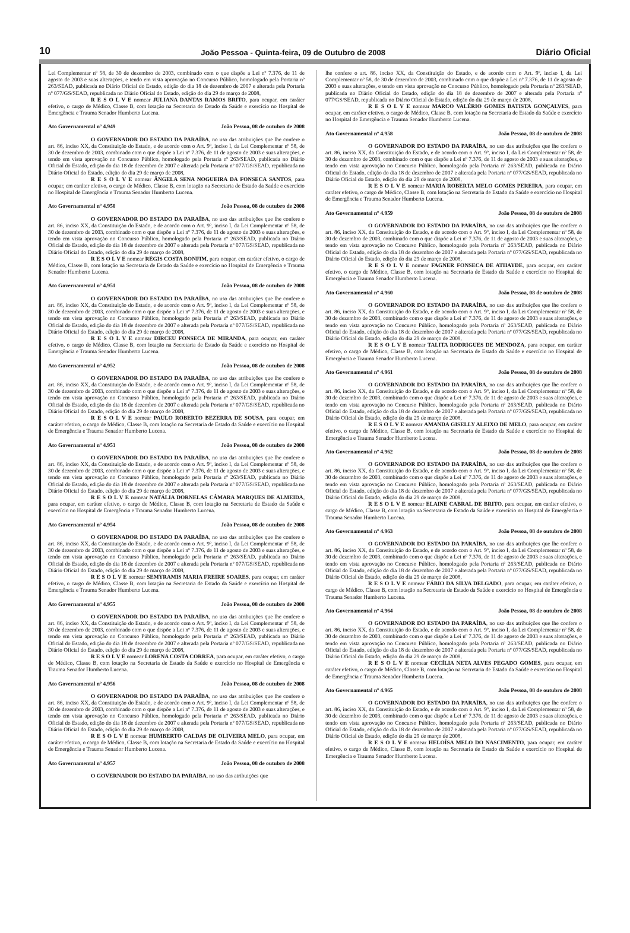10 João Pessoa - Quinta-feira, 09 de Outubro de 2008 Diário Oficial
Lei Complementar nº 58, de 30 de dezembro de 2003, combinado com o que dispõe a Lei nº 7.376, de 11 de agosto de 2003 e suas alterações, e tendo em vista aprovação no Concurso Público, homologado pela Portaria nº 263/SEAD, publicada no Diário Oficial do Estado, edição do dia 18 de dezembro de 2007 e alterada pela Portaria nº 077/GS/SEAD, republicada no Diário Oficial do Estado, edição do dia 29 de março de 2008,
R E S O L V E nomear JULIANA DANTAS RAMOS BRITO, para ocupar, em caráter efetivo, o cargo de Médico, Classe B, com lotação na Secretaria de Estado da Saúde e exercício no Hospital de Emergência e Trauma Senador Humberto Lucena.
Ato Governamental nº 4.949 João Pessoa, 08 de outubro de 2008
O GOVERNADOR DO ESTADO DA PARAÍBA, no uso das atribuições que lhe confere o art. 86, inciso XX, da Constituição do Estado, e de acordo com o Art. 9º, inciso I, da Lei Complementar nº 58, de 30 de dezembro de 2003, combinado com o que dispõe a Lei nº 7.376, de 11 de agosto de 2003 e suas alterações, e tendo em vista aprovação no Concurso Público, homologado pela Portaria nº 263/SEAD, publicada no Diário Oficial do Estado, edição do dia 18 de dezembro de 2007 e alterada pela Portaria nº 077/GS/SEAD, republicada no Diário Oficial do Estado, edição do dia 29 de março de 2008,
R E S O L V E nomear ÂNGELA SENA NOGUEIRA DA FONSECA SANTOS, para ocupar, em caráter efetivo, o cargo de Médico, Classe B, com lotação na Secretaria de Estado da Saúde e exercício no Hospital de Emergência e Trauma Senador Humberto Lucena.
Ato Governamental nº 4.950 João Pessoa, 08 de outubro de 2008
O GOVERNADOR DO ESTADO DA PARAÍBA, no uso das atribuições que lhe confere o art. 86, inciso XX, da Constituição do Estado, e de acordo com o Art. 9º, inciso I, da Lei Complementar nº 58, de 30 de dezembro de 2003, combinado com o que dispõe a Lei nº 7.376, de 11 de agosto de 2003 e suas alterações, e tendo em vista aprovação no Concurso Público, homologado pela Portaria nº 263/SEAD, publicada no Diário Oficial do Estado, edição do dia 18 de dezembro de 2007 e alterada pela Portaria nº 077/GS/SEAD, republicada no Diário Oficial do Estado, edição do dia 29 de março de 2008,
R E S O L V E nomear RÉGIS COSTA BONFIM, para ocupar, em caráter efetivo, o cargo de Médico, Classe B, com lotação na Secretaria de Estado da Saúde e exercício no Hospital de Emergência e Trauma Senador Humberto Lucena.
Ato Governamental nº 4.951 João Pessoa, 08 de outubro de 2008
O GOVERNADOR DO ESTADO DA PARAÍBA, no uso das atribuições que lhe confere o art. 86, inciso XX, da Constituição do Estado, e de acordo com o Art. 9º, inciso I, da Lei Complementar nº 58, de 30 de dezembro de 2003, combinado com o que dispõe a Lei nº 7.376, de 11 de agosto de 2003 e suas alterações, e tendo em vista aprovação no Concurso Público, homologado pela Portaria nº 263/SEAD, publicada no Diário Oficial do Estado, edição do dia 18 de dezembro de 2007 e alterada pela Portaria nº 077/GS/SEAD, republicada no Diário Oficial do Estado, edição do dia 29 de março de 2008,
R E S O L V E nomear DIRCEU FONSECA DE MIRANDA, para ocupar, em caráter efetivo, o cargo de Médico, Classe B, com lotação na Secretaria de Estado da Saúde e exercício no Hospital de Emergência e Trauma Senador Humberto Lucena.
Ato Governamental nº 4.952 João Pessoa, 08 de outubro de 2008
O GOVERNADOR DO ESTADO DA PARAÍBA, no uso das atribuições que lhe confere o art. 86, inciso XX, da Constituição do Estado, e de acordo com o Art. 9º, inciso I, da Lei Complementar nº 58, de 30 de dezembro de 2003, combinado com o que dispõe a Lei nº 7.376, de 11 de agosto de 2003 e suas alterações, e tendo em vista aprovação no Concurso Público, homologado pela Portaria nº 263/SEAD, publicada no Diário Oficial do Estado, edição do dia 18 de dezembro de 2007 e alterada pela Portaria nº 077/GS/SEAD, republicada no Diário Oficial do Estado, edição do dia 29 de março de 2008,
R E S O L V E nomear PAULO ROBERTO BEZERRA DE SOUSA, para ocupar, em caráter efetivo, o cargo de Médico, Classe B, com lotação na Secretaria de Estado da Saúde e exercício no Hospital de Emergência e Trauma Senador Humberto Lucena.
Ato Governamental nº 4.953 João Pessoa, 08 de outubro de 2008
O GOVERNADOR DO ESTADO DA PARAÍBA, no uso das atribuições que lhe confere o art. 86, inciso XX, da Constituição do Estado, e de acordo com o Art. 9º, inciso I, da Lei Complementar nº 58, de 30 de dezembro de 2003, combinado com o que dispõe a Lei nº 7.376, de 11 de agosto de 2003 e suas alterações, e tendo em vista aprovação no Concurso Público, homologado pela Portaria nº 263/SEAD, publicada no Diário Oficial do Estado, edição do dia 18 de dezembro de 2007 e alterada pela Portaria nº 077/GS/SEAD, republicada no Diário Oficial do Estado, edição do dia 29 de março de 2008,
R E S O L V E nomear NATÁLIA DORNELAS CÂMARA MARQUES DE ALMEIDA, para ocupar, em caráter efetivo, o cargo de Médico, Classe B, com lotação na Secretaria de Estado da Saúde e exercício no Hospital de Emergência e Trauma Senador Humberto Lucena.
Ato Governamental nº 4.954 João Pessoa, 08 de outubro de 2008
O GOVERNADOR DO ESTADO DA PARAÍBA, no uso das atribuições que lhe confere o art. 86, inciso XX, da Constituição do Estado, e de acordo com o Art. 9º, inciso I, da Lei Complementar nº 58, de 30 de dezembro de 2003, combinado com o que dispõe a Lei nº 7.376, de 11 de agosto de 2003 e suas alterações, e tendo em vista aprovação no Concurso Público, homologado pela Portaria nº 263/SEAD, publicada no Diário Oficial do Estado, edição do dia 18 de dezembro de 2007 e alterada pela Portaria nº 077/GS/SEAD, republicada no Diário Oficial do Estado, edição do dia 29 de março de 2008,
R E S O L V E nomear SEMYRAMIS MARIA FREIRE SOARES, para ocupar, em caráter efetivo, o cargo de Médico, Classe B, com lotação na Secretaria de Estado da Saúde e exercício no Hospital de Emergência e Trauma Senador Humberto Lucena.
Ato Governamental nº 4.955 João Pessoa, 08 de outubro de 2008
O GOVERNADOR DO ESTADO DA PARAÍBA, no uso das atribuições que lhe confere o art. 86, inciso XX, da Constituição do Estado, e de acordo com o Art. 9º, inciso I, da Lei Complementar nº 58, de 30 de dezembro de 2003, combinado com o que dispõe a Lei nº 7.376, de 11 de agosto de 2003 e suas alterações, e tendo em vista aprovação no Concurso Público, homologado pela Portaria nº 263/SEAD, publicada no Diário Oficial do Estado, edição do dia 18 de dezembro de 2007 e alterada pela Portaria nº 077/GS/SEAD, republicada no Diário Oficial do Estado, edição do dia 29 de março de 2008,
R E S O L V E nomear LORENA COSTA CORREA, para ocupar, em caráter efetivo, o cargo de Médico, Classe B, com lotação na Secretaria de Estado da Saúde e exercício no Hospital de Emergência e Trauma Senador Humberto Lucena.
Ato Governamental nº 4.956 João Pessoa, 08 de outubro de 2008
O GOVERNADOR DO ESTADO DA PARAÍBA, no uso das atribuições que lhe confere o art. 86, inciso XX, da Constituição do Estado, e de acordo com o Art. 9º, inciso I, da Lei Complementar nº 58, de 30 de dezembro de 2003, combinado com o que dispõe a Lei nº 7.376, de 11 de agosto de 2003 e suas alterações, e tendo em vista aprovação no Concurso Público, homologado pela Portaria nº 263/SEAD, publicada no Diário Oficial do Estado, edição do dia 18 de dezembro de 2007 e alterada pela Portaria nº 077/GS/SEAD, republicada no Diário Oficial do Estado, edição do dia 29 de março de 2008,
R E S O L V E nomear HUMBERTO CALDAS DE OLIVEIRA MELO, para ocupar, em caráter efetivo, o cargo de Médico, Classe B, com lotação na Secretaria de Estado da Saúde e exercício no Hospital de Emergência e Trauma Senador Humberto Lucena.
Ato Governamental nº 4.957 João Pessoa, 08 de outubro de 2008
O GOVERNADOR DO ESTADO DA PARAÍBA, no uso das atribuições que
lhe confere o art. 86, inciso XX, da Constituição do Estado, e de acordo com o Art. 9º, inciso I, da Lei Complementar nº 58, de 30 de dezembro de 2003, combinado com o que dispõe a Lei nº 7.376, de 11 de agosto de 2003 e suas alterações, e tendo em vista aprovação no Concurso Público, homologado pela Portaria nº 263/SEAD, publicada no Diário Oficial do Estado, edição do dia 18 de dezembro de 2007 e alterada pela Portaria nº 077/GS/SEAD, republicada no Diário Oficial do Estado, edição do dia 29 de março de 2008,
R E S O L V E nomear MARCO VALÉRIO GOMES BATISTA GONÇALVES, para ocupar, em caráter efetivo, o cargo de Médico, Classe B, com lotação na Secretaria de Estado da Saúde e exercício no Hospital de Emergência e Trauma Senador Humberto Lucena.
Ato Governamental nº 4.958 João Pessoa, 08 de outubro de 2008
O GOVERNADOR DO ESTADO DA PARAÍBA, no uso das atribuições que lhe confere o art. 86, inciso XX, da Constituição do Estado, e de acordo com o Art. 9º, inciso I, da Lei Complementar nº 58, de 30 de dezembro de 2003, combinado com o que dispõe a Lei nº 7.376, de 11 de agosto de 2003 e suas alterações, e tendo em vista aprovação no Concurso Público, homologado pela Portaria nº 263/SEAD, publicada no Diário Oficial do Estado, edição do dia 18 de dezembro de 2007 e alterada pela Portaria nº 077/GS/SEAD, republicada no Diário Oficial do Estado, edição do dia 29 de março de 2008,
R E S O L V E nomear MARIA ROBERTA MELO GOMES PEREIRA, para ocupar, em caráter efetivo, o cargo de Médico, Classe B, com lotação na Secretaria de Estado da Saúde e exercício no Hospital de Emergência e Trauma Senador Humberto Lucena.
Ato Governamental nº 4.959 João Pessoa, 08 de outubro de 2008
O GOVERNADOR DO ESTADO DA PARAÍBA, no uso das atribuições que lhe confere o art. 86, inciso XX, da Constituição do Estado, e de acordo com o Art. 9º, inciso I, da Lei Complementar nº 58, de 30 de dezembro de 2003, combinado com o que dispõe a Lei nº 7.376, de 11 de agosto de 2003 e suas alterações, e tendo em vista aprovação no Concurso Público, homologado pela Portaria nº 263/SEAD, publicada no Diário Oficial do Estado, edição do dia 18 de dezembro de 2007 e alterada pela Portaria nº 077/GS/SEAD, republicada no Diário Oficial do Estado, edição do dia 29 de março de 2008,
R E S O L V E nomear FAGNER FONSECA DE ATHAYDE, para ocupar, em caráter efetivo, o cargo de Médico, Classe B, com lotação na Secretaria de Estado da Saúde e exercício no Hospital de Emergência e Trauma Senador Humberto Lucena.
Ato Governamental nº 4.960 João Pessoa, 08 de outubro de 2008
O GOVERNADOR DO ESTADO DA PARAÍBA, no uso das atribuições que lhe confere o art. 86, inciso XX, da Constituição do Estado, e de acordo com o Art. 9º, inciso I, da Lei Complementar nº 58, de 30 de dezembro de 2003, combinado com o que dispõe a Lei nº 7.376, de 11 de agosto de 2003 e suas alterações, e tendo em vista aprovação no Concurso Público, homologado pela Portaria nº 263/SEAD, publicada no Diário Oficial do Estado, edição do dia 18 de dezembro de 2007 e alterada pela Portaria nº 077/GS/SEAD, republicada no Diário Oficial do Estado, edição do dia 29 de março de 2008,
R E S O L V E nomear TALITA RODRIGUES DE MENDOZA, para ocupar, em caráter efetivo, o cargo de Médico, Classe B, com lotação na Secretaria de Estado da Saúde e exercício no Hospital de Emergência e Trauma Senador Humberto Lucena.
Ato Governamental nº 4.961 João Pessoa, 08 de outubro de 2008
O GOVERNADOR DO ESTADO DA PARAÍBA, no uso das atribuições que lhe confere o art. 86, inciso XX, da Constituição do Estado, e de acordo com o Art. 9º, inciso I, da Lei Complementar nº 58, de 30 de dezembro de 2003, combinado com o que dispõe a Lei nº 7.376, de 11 de agosto de 2003 e suas alterações, e tendo em vista aprovação no Concurso Público, homologado pela Portaria nº 263/SEAD, publicada no Diário Oficial do Estado, edição do dia 18 de dezembro de 2007 e alterada pela Portaria nº 077/GS/SEAD, republicada no Diário Oficial do Estado, edição do dia 29 de março de 2008,
R E S O L V E nomear AMANDA GISELLY ALEIXO DE MELO, para ocupar, em caráter efetivo, o cargo de Médico, Classe B, com lotação na Secretaria de Estado da Saúde e exercício no Hospital de Emergência e Trauma Senador Humberto Lucena.
Ato Governamental nº 4.962 João Pessoa, 08 de outubro de 2008
O GOVERNADOR DO ESTADO DA PARAÍBA, no uso das atribuições que lhe confere o art. 86, inciso XX, da Constituição do Estado, e de acordo com o Art. 9º, inciso I, da Lei Complementar nº 58, de 30 de dezembro de 2003, combinado com o que dispõe a Lei nº 7.376, de 11 de agosto de 2003 e suas alterações, e tendo em vista aprovação no Concurso Público, homologado pela Portaria nº 263/SEAD, publicada no Diário Oficial do Estado, edição do dia 18 de dezembro de 2007 e alterada pela Portaria nº 077/GS/SEAD, republicada no Diário Oficial do Estado, edição do dia 29 de março de 2008,
R E S O L V E nomear ELAINE CABRAL DE BRITO, para ocupar, em caráter efetivo, o cargo de Médico, Classe B, com lotação na Secretaria de Estado da Saúde e exercício no Hospital de Emergência e Trauma Senador Humberto Lucena.
Ato Governamental nº 4.963 João Pessoa, 08 de outubro de 2008
O GOVERNADOR DO ESTADO DA PARAÍBA, no uso das atribuições que lhe confere o art. 86, inciso XX, da Constituição do Estado, e de acordo com o Art. 9º, inciso I, da Lei Complementar nº 58, de 30 de dezembro de 2003, combinado com o que dispõe a Lei nº 7.376, de 11 de agosto de 2003 e suas alterações, e tendo em vista aprovação no Concurso Público, homologado pela Portaria nº 263/SEAD, publicada no Diário Oficial do Estado, edição do dia 18 de dezembro de 2007 e alterada pela Portaria nº 077/GS/SEAD, republicada no Diário Oficial do Estado, edição do dia 29 de março de 2008,
R E S O L V E nomear FÁBIO DA SILVA DELGADO, para ocupar, em caráter efetivo, o cargo de Médico, Classe B, com lotação na Secretaria de Estado da Saúde e exercício no Hospital de Emergência e Trauma Senador Humberto Lucena.
Ato Governamental nº 4.964 João Pessoa, 08 de outubro de 2008
O GOVERNADOR DO ESTADO DA PARAÍBA, no uso das atribuições que lhe confere o art. 86, inciso XX, da Constituição do Estado, e de acordo com o Art. 9º, inciso I, da Lei Complementar nº 58, de 30 de dezembro de 2003, combinado com o que dispõe a Lei nº 7.376, de 11 de agosto de 2003 e suas alterações, e tendo em vista aprovação no Concurso Público, homologado pela Portaria nº 263/SEAD, publicada no Diário Oficial do Estado, edição do dia 18 de dezembro de 2007 e alterada pela Portaria nº 077/GS/SEAD, republicada no Diário Oficial do Estado, edição do dia 29 de março de 2008,
R E S O L V E nomear CECÍLIA NETA ALVES PEGADO GOMES, para ocupar, em caráter efetivo, o cargo de Médico, Classe B, com lotação na Secretaria de Estado da Saúde e exercício no Hospital de Emergência e Trauma Senador Humberto Lucena.
Ato Governamental nº 4.965 João Pessoa, 08 de outubro de 2008
O GOVERNADOR DO ESTADO DA PARAÍBA, no uso das atribuições que lhe confere o art. 86, inciso XX, da Constituição do Estado, e de acordo com o Art. 9º, inciso I, da Lei Complementar nº 58, de 30 de dezembro de 2003, combinado com o que dispõe a Lei nº 7.376, de 11 de agosto de 2003 e suas alterações, e tendo em vista aprovação no Concurso Público, homologado pela Portaria nº 263/SEAD, publicada no Diário Oficial do Estado, edição do dia 18 de dezembro de 2007 e alterada pela Portaria nº 077/GS/SEAD, republicada no Diário Oficial do Estado, edição do dia 29 de março de 2008,
R E S O L V E nomear HELOÍSA MELO DO NASCIMENTO, para ocupar, em caráter efetivo, o cargo de Médico, Classe B, com lotação na Secretaria de Estado da Saúde e exercício no Hospital de Emergência e Trauma Senador Humberto Lucena.